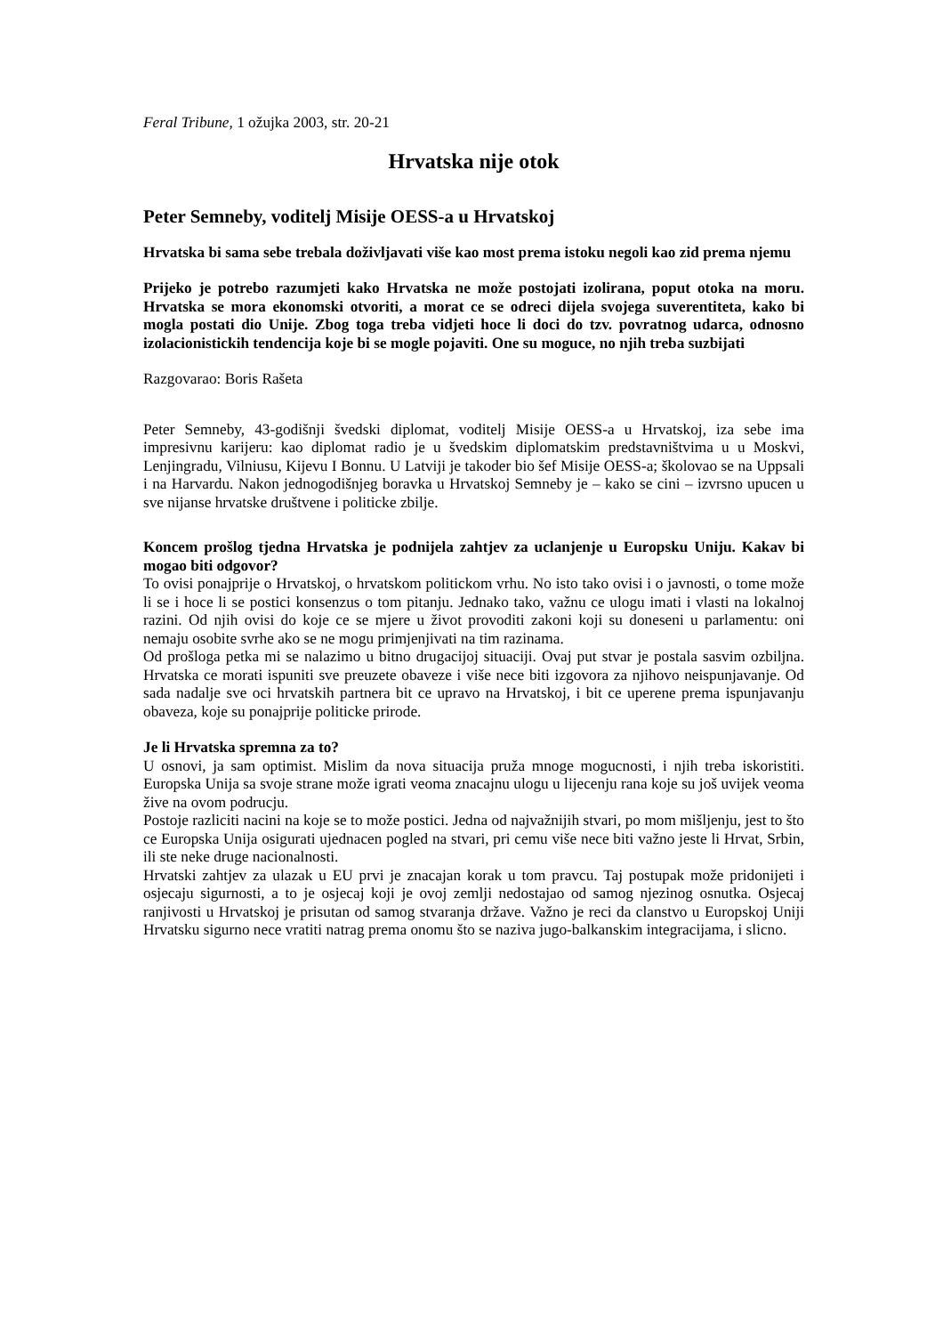Feral Tribune, 1 ožujka 2003, str. 20-21
Hrvatska nije otok
Peter Semneby, voditelj Misije OESS-a u Hrvatskoj
Hrvatska bi sama sebe trebala doživljavati više kao most prema istoku negoli kao zid prema njemu
Prijeko je potrebo razumjeti kako Hrvatska ne može postojati izolirana, poput otoka na moru. Hrvatska se mora ekonomski otvoriti, a morat ce se odreci dijela svojega suverentiteta, kako bi mogla postati dio Unije. Zbog toga treba vidjeti hoce li doci do tzv. povratnog udarca, odnosno izolacionistickih tendencija koje bi se mogle pojaviti. One su moguce, no njih treba suzbijati
Razgovarao: Boris Rašeta
Peter Semneby, 43-godišnji švedski diplomat, voditelj Misije OESS-a u Hrvatskoj, iza sebe ima impresivnu karijeru: kao diplomat radio je u švedskim diplomatskim predstavništvima u u Moskvi, Lenjingradu, Vilniusu, Kijevu I Bonnu. U Latviji je takoder bio šef Misije OESS-a; školovao se na Uppsali i na Harvardu. Nakon jednogodišnjeg boravka u Hrvatskoj Semneby je – kako se cini – izvrsno upucen u sve nijanse hrvatske društvene i politicke zbilje.
Koncem prošlog tjedna Hrvatska je podnijela zahtjev za uclanjenje u Europsku Uniju. Kakav bi mogao biti odgovor?
To ovisi ponajprije o Hrvatskoj, o hrvatskom politickom vrhu. No isto tako ovisi i o javnosti, o tome može li se i hoce li se postici konsenzus o tom pitanju. Jednako tako, važnu ce ulogu imati i vlasti na lokalnoj razini. Od njih ovisi do koje ce se mjere u život provoditi zakoni koji su doneseni u parlamentu: oni nemaju osobite svrhe ako se ne mogu primjenjivati na tim razinama.
Od prošloga petka mi se nalazimo u bitno drugacijoj situaciji. Ovaj put stvar je postala sasvim ozbiljna. Hrvatska ce morati ispuniti sve preuzete obaveze i više nece biti izgovora za njihovo neispunjavanje. Od sada nadalje sve oci hrvatskih partnera bit ce upravo na Hrvatskoj, i bit ce uperene prema ispunjavanju obaveza, koje su ponajprije politicke prirode.
Je li Hrvatska spremna za to?
U osnovi, ja sam optimist. Mislim da nova situacija pruža mnoge mogucnosti, i njih treba iskoristiti. Europska Unija sa svoje strane može igrati veoma znacajnu ulogu u lijecenju rana koje su još uvijek veoma žive na ovom podrucju.
Postoje razliciti nacini na koje se to može postici. Jedna od najvažnijih stvari, po mom mišljenju, jest to što ce Europska Unija osigurati ujednacen pogled na stvari, pri cemu više nece biti važno jeste li Hrvat, Srbin, ili ste neke druge nacionalnosti.
Hrvatski zahtjev za ulazak u EU prvi je znacajan korak u tom pravcu. Taj postupak može pridonijeti i osjecaju sigurnosti, a to je osjecaj koji je ovoj zemlji nedostajao od samog njezinog osnutka. Osjecaj ranjivosti u Hrvatskoj je prisutan od samog stvaranja države. Važno je reci da clanstvo u Europskoj Uniji Hrvatsku sigurno nece vratiti natrag prema onomu što se naziva jugo-balkanskim integracijama, i slicno.